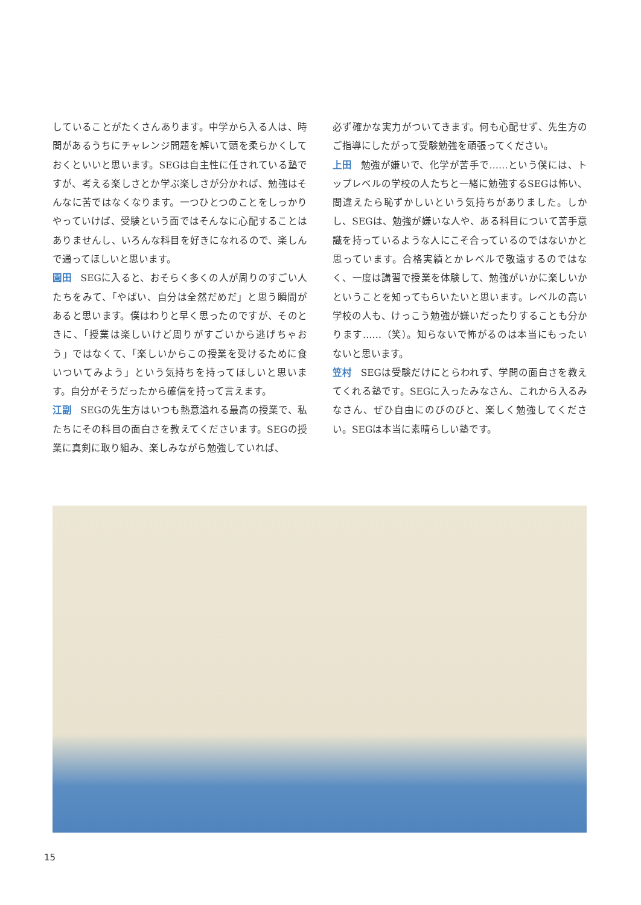していることがたくさんあります。中学から入る人は、時間があるうちにチャレンジ問題を解いて頭を柔らかくしておくといいと思います。SEGは自主性に任されている塾ですが、考える楽しさとか学ぶ楽しさが分かれば、勉強はそんなに苦ではなくなります。一つひとつのことをしっかりやっていけば、受験という面ではそんなに心配することはありませんし、いろんな科目を好きになれるので、楽しんで通ってほしいと思います。
園田 SEGに入ると、おそらく多くの人が周りのすごい人たちをみて、「やばい、自分は全然だめだ」と思う瞬間があると思います。僕はわりと早く思ったのですが、そのときに、「授業は楽しいけど周りがすごいから逃げちゃおう」ではなくて、「楽しいからこの授業を受けるために食いついてみよう」という気持ちを持ってほしいと思います。自分がそうだったから確信を持って言えます。
江副 SEGの先生方はいつも熱意溢れる最高の授業で、私たちにその科目の面白さを教えてくださいます。SEGの授業に真剣に取り組み、楽しみながら勉強していれば、
必ず確かな実力がついてきます。何も心配せず、先生方のご指導にしたがって受験勉強を頑張ってください。
上田 勉強が嫌いで、化学が苦手で……という僕には、トップレベルの学校の人たちと一緒に勉強するSEGは怖い、間違えたら恥ずかしいという気持ちがありました。しかし、SEGは、勉強が嫌いな人や、ある科目について苦手意識を持っているような人にこそ合っているのではないかと思っています。合格実績とかレベルで敬遠するのではなく、一度は講習で授業を体験して、勉強がいかに楽しいかということを知ってもらいたいと思います。レベルの高い学校の人も、けっこう勉強が嫌いだったりすることも分かります……（笑）。知らないで怖がるのは本当にもったいないと思います。
笠村 SEGは受験だけにとらわれず、学問の面白さを教えてくれる塾です。SEGに入ったみなさん、これから入るみなさん、ぜひ自由にのびのびと、楽しく勉強してください。SEGは本当に素晴らしい塾です。
15